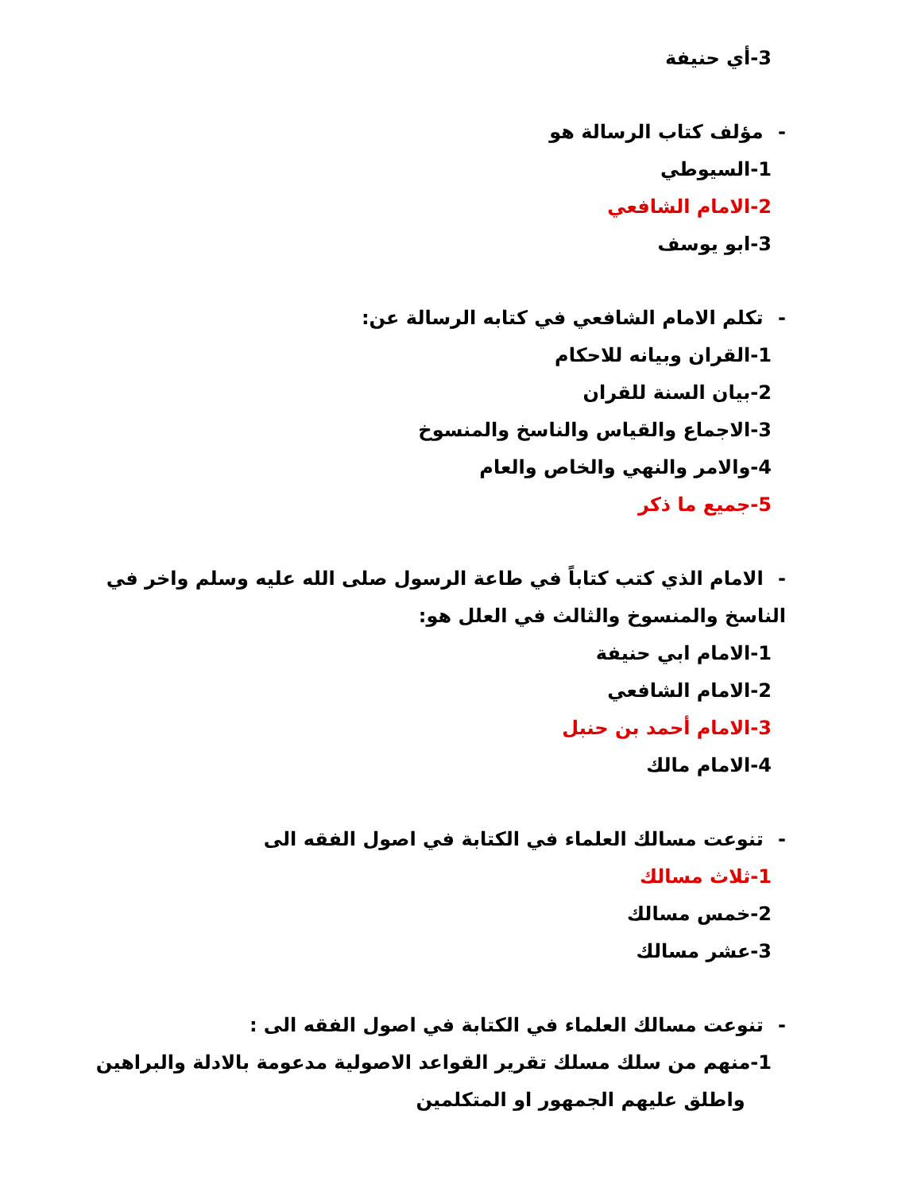3-أي حنيفة
- مؤلف كتاب الرسالة هو
1-السيوطي
2-الامام الشافعي
3-ابو يوسف
- تكلم الامام الشافعي في كتابه الرسالة عن:
1-القران وبيانه للاحكام
2-بيان السنة للقران
3-الاجماع والقياس والناسخ والمنسوخ
4-والامر والنهي والخاص والعام
5-جميع ما ذكر
- الامام الذي كتب كتاباً في طاعة الرسول صلى الله عليه وسلم واخر في الناسخ والمنسوخ والثالث في العلل هو:
1-الامام ابي حنيفة
2-الامام الشافعي
3-الامام أحمد بن حنبل
4-الامام مالك
- تنوعت مسالك العلماء في الكتابة في اصول الفقه الى
1-ثلاث مسالك
2-خمس مسالك
3-عشر مسالك
- تنوعت مسالك العلماء في الكتابة في اصول الفقه الى :
1-منهم من سلك مسلك تقرير القواعد الاصولية مدعومة بالادلة والبراهين
واطلق عليهم الجمهور او المتكلمين